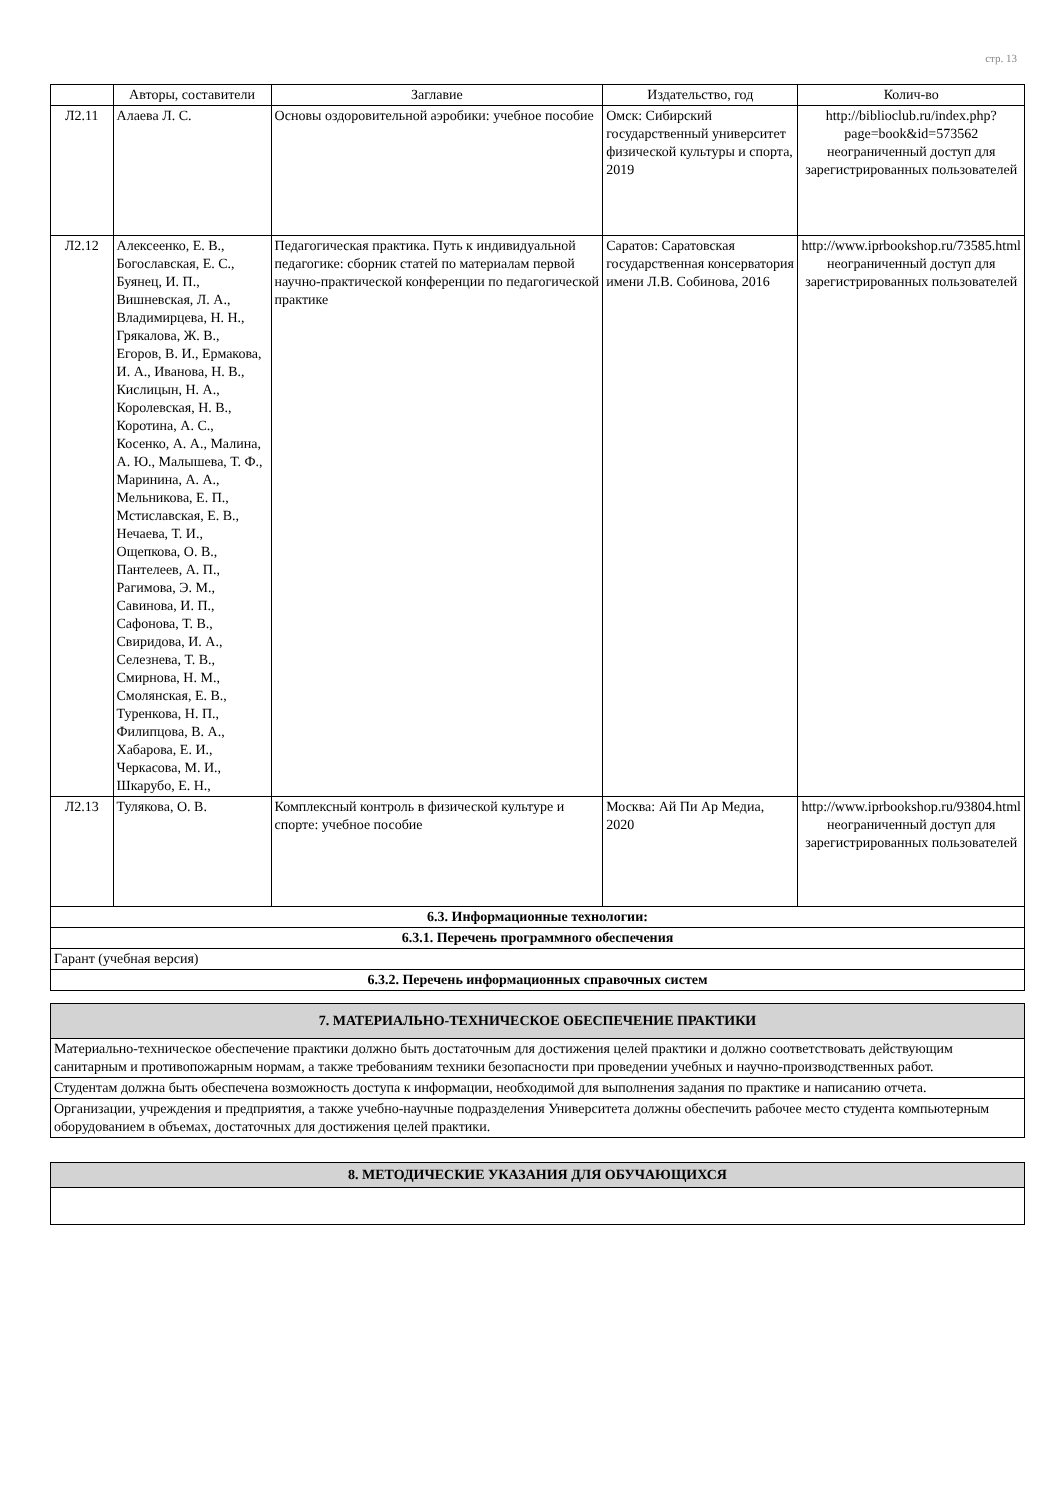стр. 13
| | Авторы, составители | Заглавие | Издательство, год | Колич-во |
| --- | --- | --- | --- | --- |
| Л2.11 | Алаева Л. С. | Основы оздоровительной аэробики: учебное пособие | Омск: Сибирский государственный университет физической культуры и спорта, 2019 | http://biblioclub.ru/index.php?page=book&id=573562 неограниченный доступ для зарегистрированных пользователей |
| Л2.12 | Алексеенко, Е. В., Богославская, Е. С., Буянец, И. П., Вишневская, Л. А., Владимирцева, Н. Н., Грякалова, Ж. В., Егоров, В. И., Ермакова, И. А., Иванова, Н. В., Кислицын, Н. А., Королевская, Н. В., Коротина, А. С., Косенко, А. А., Малина, А. Ю., Малышева, Т. Ф., Маринина, А. А., Мельникова, Е. П., Мстиславская, Е. В., Нечаева, Т. И., Ощепкова, О. В., Пантелеев, А. П., Рагимова, Э. М., Савинова, И. П., Сафонова, Т. В., Свиридова, И. А., Селезнева, Т. В., Смирнова, Н. М., Смолянская, Е. В., Туренкова, Н. П., Филипцова, В. А., Хабарова, Е. И., Черкасова, М. И., Шкарубо, Е. Н., | Педагогическая практика. Путь к индивидуальной педагогике: сборник статей по материалам первой научно-практической конференции по педагогической практике | Саратов: Саратовская государственная консерватория имени Л.В. Собинова, 2016 | http://www.iprbookshop.ru/73585.html неограниченный доступ для зарегистрированных пользователей |
| Л2.13 | Тулякова, О. В. | Комплексный контроль в физической культуре и спорте: учебное пособие | Москва: Ай Пи Ар Медиа, 2020 | http://www.iprbookshop.ru/93804.html неограниченный доступ для зарегистрированных пользователей |
| 6.3. Информационные технологии: | | | | |
| 6.3.1. Перечень программного обеспечения | | | | |
| Гарант (учебная версия) | | | | |
| 6.3.2. Перечень информационных справочных систем | | | | |
| 7. МАТЕРИАЛЬНО-ТЕХНИЧЕСКОЕ ОБЕСПЕЧЕНИЕ ПРАКТИКИ |
| Материально-техническое обеспечение практики должно быть достаточным для достижения целей практики и должно соответствовать действующим санитарным и противопожарным нормам, а также требованиям техники безопасности при проведении учебных и научно-производственных работ. |
| Студентам должна быть обеспечена возможность доступа к информации, необходимой для выполнения задания по практике и написанию отчета. |
| Организации, учреждения и предприятия, а также учебно-научные подразделения Университета должны обеспечить рабочее место студента компьютерным оборудованием в объемах, достаточных для достижения целей практики. |
| 8. МЕТОДИЧЕСКИЕ УКАЗАНИЯ ДЛЯ ОБУЧАЮЩИХСЯ |